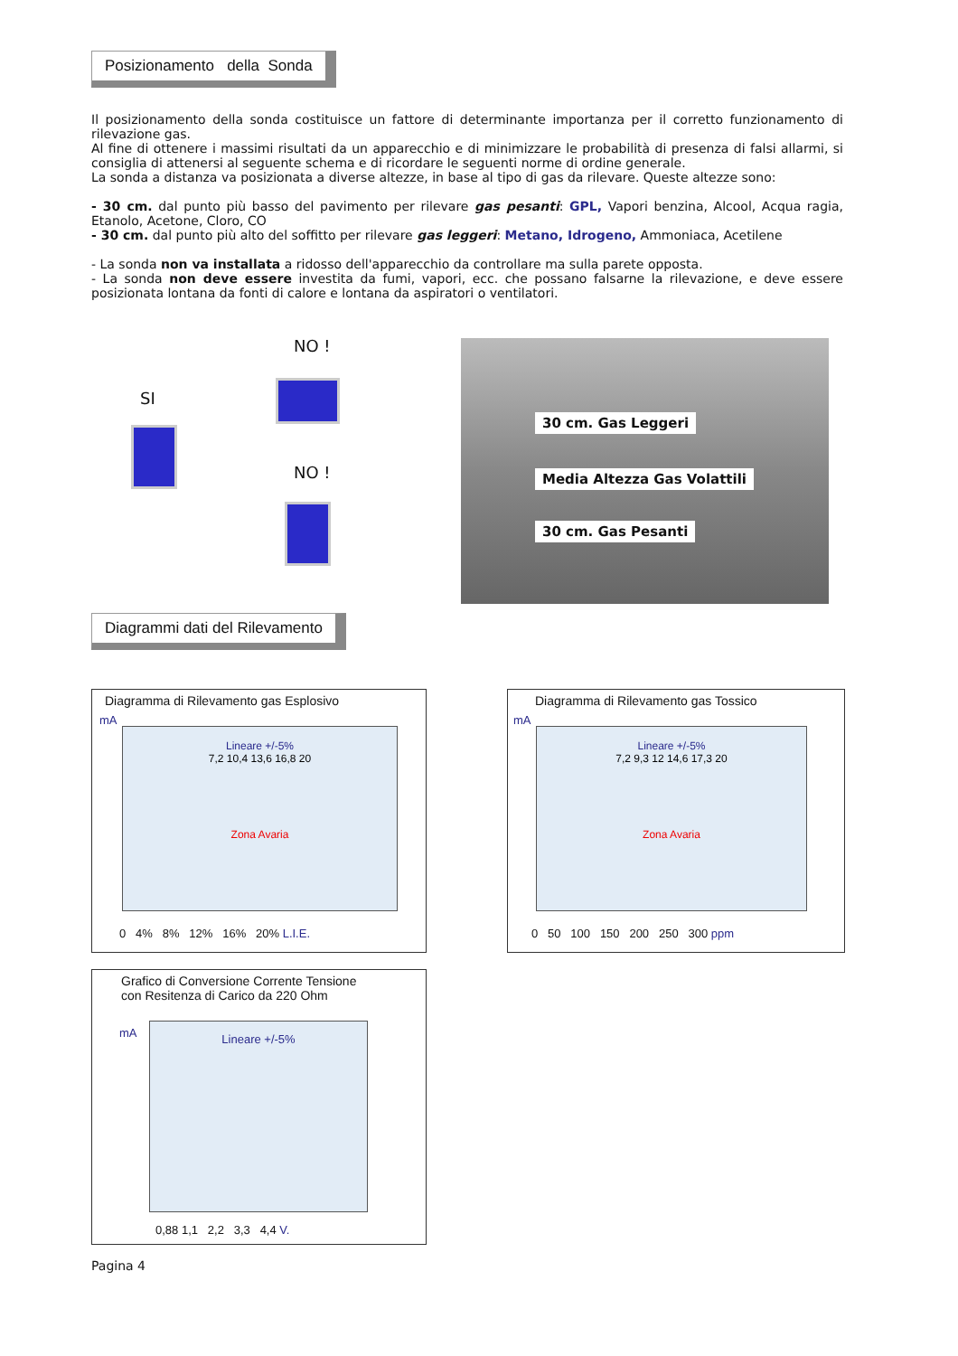Posizionamento della Sonda
Il posizionamento della sonda costituisce un fattore di determinante importanza per il corretto funzionamento di rilevazione gas.
Al fine di ottenere i massimi risultati da un apparecchio e di minimizzare le probabilità di presenza di falsi allarmi, si consiglia di attenersi al seguente schema e di ricordare le seguenti norme di ordine generale.
La sonda a distanza va posizionata a diverse altezze, in base al tipo di gas da rilevare. Queste altezze sono:
- 30 cm. dal punto più basso del pavimento per rilevare gas pesanti: GPL, Vapori benzina, Alcool, Acqua ragia, Etanolo, Acetone, Cloro, CO
- 30 cm. dal punto più alto del soffitto per rilevare gas leggeri: Metano, Idrogeno, Ammoniaca, Acetilene
- La sonda non va installata a ridosso dell'apparecchio da controllare ma sulla parete opposta.
- La sonda non deve essere investita da fumi, vapori, ecc. che possano falsarne la rilevazione, e deve essere posizionata lontana da fonti di calore e lontana da aspiratori o ventilatori.
SI
NO !
NO !
30 cm. Gas Leggeri
Media Altezza Gas Volattili
30 cm. Gas Pesanti
Diagrammi dati del Rilevamento
Diagramma di Rilevamento gas Esplosivo
mA
Lineare +/-5%
7,2 10,4 13,6 16,8 20
Zona Avaria
0 4% 8% 12% 16% 20% L.I.E.
Diagramma di Rilevamento gas Tossico
mA
Lineare +/-5%
7,2 9,3 12 14,6 17,3 20
Zona Avaria
0 50 100 150 200 250 300 ppm
Grafico di Conversione Corrente Tensione
con Resitenza di Carico da 220 Ohm
mA Lineare +/-5%
0,88 1,1 2,2 3,3 4,4 V.
Pagina 4